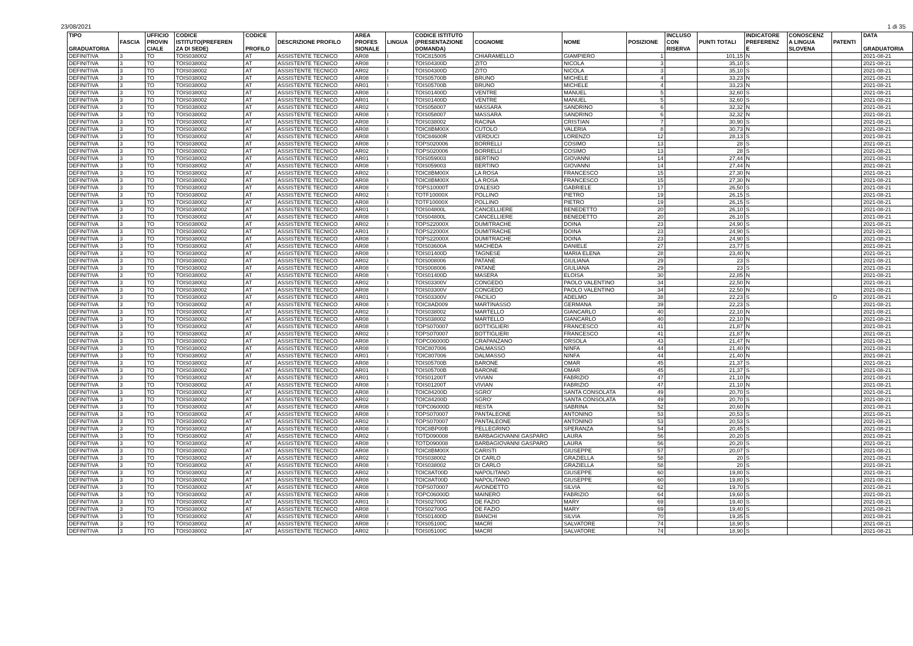23/08/2021 1 di 35
| TIPO GRADUATORIA | FASCIA | UFFICIO PROVIN CIALE | CODICE ISTITUTO(PREFEREN ZA DI SEDE) | CODICE PROFILO | DESCRIZIONE PROFILO | AREA PROFES SIONALE | LINGUA | CODICE ISTITUTO (PRESENTAZIONE DOMANDA) | COGNOME | NOME | POSIZIONE | INCLUSO CON RISERVA | PUNTI TOTALI | INDICATORE PREFERENZ E | CONOSCENZ A LINGUA SLOVENA | PATENTI | DATA GRADUATORIA |
| --- | --- | --- | --- | --- | --- | --- | --- | --- | --- | --- | --- | --- | --- | --- | --- | --- | --- |
| DEFINITIVA | 3 | TO | TOIS038002 | AT | ASSISTENTE TECNICO | AR08 | I | TOIC815005 | CHIARAMELLO | GIAMPIERO | 1 | | 101,15 | N | | | 2021-08-21 |
| DEFINITIVA | 3 | TO | TOIS038002 | AT | ASSISTENTE TECNICO | AR08 | I | TOIS04300D | ZITO | NICOLA | 3 | | 35,10 | S | | | 2021-08-21 |
| DEFINITIVA | 3 | TO | TOIS038002 | AT | ASSISTENTE TECNICO | AR02 | I | TOIS04300D | ZITO | NICOLA | 3 | | 35,10 | S | | | 2021-08-21 |
| DEFINITIVA | 3 | TO | TOIS038002 | AT | ASSISTENTE TECNICO | AR08 | I | TOIS05700B | BRUNO | MICHELE | 4 | | 33,23 | N | | | 2021-08-21 |
| DEFINITIVA | 3 | TO | TOIS038002 | AT | ASSISTENTE TECNICO | AR01 | I | TOIS05700B | BRUNO | MICHELE | 4 | | 33,23 | N | | | 2021-08-21 |
| DEFINITIVA | 3 | TO | TOIS038002 | AT | ASSISTENTE TECNICO | AR08 | I | TOIS01400D | VENTRE | MANUEL | 5 | | 32,60 | S | | | 2021-08-21 |
| DEFINITIVA | 3 | TO | TOIS038002 | AT | ASSISTENTE TECNICO | AR01 | I | TOIS01400D | VENTRE | MANUEL | 5 | | 32,60 | S | | | 2021-08-21 |
| DEFINITIVA | 3 | TO | TOIS038002 | AT | ASSISTENTE TECNICO | AR02 | I | TOIS058007 | MASSARA | SANDRINO | 6 | | 32,32 | N | | | 2021-08-21 |
| DEFINITIVA | 3 | TO | TOIS038002 | AT | ASSISTENTE TECNICO | AR08 | I | TOIS058007 | MASSARA | SANDRINO | 6 | | 32,32 | N | | | 2021-08-21 |
| DEFINITIVA | 3 | TO | TOIS038002 | AT | ASSISTENTE TECNICO | AR08 | I | TOIS038002 | RACINA | CRISTIAN | 7 | | 30,90 | S | | | 2021-08-21 |
| DEFINITIVA | 3 | TO | TOIS038002 | AT | ASSISTENTE TECNICO | AR08 | I | TOIC8BM00X | CUTOLO | VALERIA | 8 | | 30,73 | N | | | 2021-08-21 |
| DEFINITIVA | 3 | TO | TOIS038002 | AT | ASSISTENTE TECNICO | AR08 | I | TOIC84600R | VERDUCI | LORENZO | 12 | | 28,13 | S | | | 2021-08-21 |
| DEFINITIVA | 3 | TO | TOIS038002 | AT | ASSISTENTE TECNICO | AR08 | I | TOPS020006 | BORRELLI | COSIMO | 13 | | 28 | S | | | 2021-08-21 |
| DEFINITIVA | 3 | TO | TOIS038002 | AT | ASSISTENTE TECNICO | AR02 | I | TOPS020006 | BORRELLI | COSIMO | 13 | | 28 | S | | | 2021-08-21 |
| DEFINITIVA | 3 | TO | TOIS038002 | AT | ASSISTENTE TECNICO | AR01 | I | TOIS059003 | BERTINO | GIOVANNI | 14 | | 27,44 | N | | | 2021-08-21 |
| DEFINITIVA | 3 | TO | TOIS038002 | AT | ASSISTENTE TECNICO | AR08 | I | TOIS059003 | BERTINO | GIOVANNI | 14 | | 27,44 | N | | | 2021-08-21 |
| DEFINITIVA | 3 | TO | TOIS038002 | AT | ASSISTENTE TECNICO | AR02 | I | TOIC8BM00X | LA ROSA | FRANCESCO | 15 | | 27,30 | N | | | 2021-08-21 |
| DEFINITIVA | 3 | TO | TOIS038002 | AT | ASSISTENTE TECNICO | AR08 | I | TOIC8BM00X | LA ROSA | FRANCESCO | 15 | | 27,30 | N | | | 2021-08-21 |
| DEFINITIVA | 3 | TO | TOIS038002 | AT | ASSISTENTE TECNICO | AR08 | I | TOPS10000T | D'ALESIO | GABRIELE | 17 | | 26,50 | S | | | 2021-08-21 |
| DEFINITIVA | 3 | TO | TOIS038002 | AT | ASSISTENTE TECNICO | AR02 | I | TOTF10000X | POLLINO | PIETRO | 19 | | 26,15 | S | | | 2021-08-21 |
| DEFINITIVA | 3 | TO | TOIS038002 | AT | ASSISTENTE TECNICO | AR08 | I | TOTF10000X | POLLINO | PIETRO | 19 | | 26,15 | S | | | 2021-08-21 |
| DEFINITIVA | 3 | TO | TOIS038002 | AT | ASSISTENTE TECNICO | AR01 | I | TOIS04800L | CANCELLIERE | BENEDETTO | 20 | | 26,10 | S | | | 2021-08-21 |
| DEFINITIVA | 3 | TO | TOIS038002 | AT | ASSISTENTE TECNICO | AR08 | I | TOIS04800L | CANCELLIERE | BENEDETTO | 20 | | 26,10 | S | | | 2021-08-21 |
| DEFINITIVA | 3 | TO | TOIS038002 | AT | ASSISTENTE TECNICO | AR02 | I | TOPS22000X | DUMITRACHE | DOINA | 23 | | 24,90 | S | | | 2021-08-21 |
| DEFINITIVA | 3 | TO | TOIS038002 | AT | ASSISTENTE TECNICO | AR01 | I | TOPS22000X | DUMITRACHE | DOINA | 23 | | 24,90 | S | | | 2021-08-21 |
| DEFINITIVA | 3 | TO | TOIS038002 | AT | ASSISTENTE TECNICO | AR08 | I | TOPS22000X | DUMITRACHE | DOINA | 23 | | 24,90 | S | | | 2021-08-21 |
| DEFINITIVA | 3 | TO | TOIS038002 | AT | ASSISTENTE TECNICO | AR08 | I | TOIS03600A | MACHEDA | DANIELE | 27 | | 23,77 | S | | | 2021-08-21 |
| DEFINITIVA | 3 | TO | TOIS038002 | AT | ASSISTENTE TECNICO | AR08 | I | TOIS01400D | TAGNESE | MARIA ELENA | 28 | | 23,40 | N | | | 2021-08-21 |
| DEFINITIVA | 3 | TO | TOIS038002 | AT | ASSISTENTE TECNICO | AR02 | I | TOIS008006 | PATANÈ | GIULIANA | 29 | | 23 | S | | | 2021-08-21 |
| DEFINITIVA | 3 | TO | TOIS038002 | AT | ASSISTENTE TECNICO | AR08 | I | TOIS008006 | PATANÈ | GIULIANA | 29 | | 23 | S | | | 2021-08-21 |
| DEFINITIVA | 3 | TO | TOIS038002 | AT | ASSISTENTE TECNICO | AR08 | I | TOIS01400D | MASERA | ELOISA | 30 | | 22,85 | N | | | 2021-08-21 |
| DEFINITIVA | 3 | TO | TOIS038002 | AT | ASSISTENTE TECNICO | AR02 | I | TOIS03300V | CONGEDO | PAOLO VALENTINO | 34 | | 22,50 | N | | | 2021-08-21 |
| DEFINITIVA | 3 | TO | TOIS038002 | AT | ASSISTENTE TECNICO | AR08 | I | TOIS03300V | CONGEDO | PAOLO VALENTINO | 34 | | 22,50 | N | | | 2021-08-21 |
| DEFINITIVA | 3 | TO | TOIS038002 | AT | ASSISTENTE TECNICO | AR01 | I | TOIS03300V | PACILIO | ADELMO | 38 | | 22,23 | S | | D | 2021-08-21 |
| DEFINITIVA | 3 | TO | TOIS038002 | AT | ASSISTENTE TECNICO | AR08 | I | TOIC8AD009 | MARTINASSO | GERMANA | 39 | | 22,23 | S | | | 2021-08-21 |
| DEFINITIVA | 3 | TO | TOIS038002 | AT | ASSISTENTE TECNICO | AR02 | I | TOIS038002 | MARTELLO | GIANCARLO | 40 | | 22,10 | N | | | 2021-08-21 |
| DEFINITIVA | 3 | TO | TOIS038002 | AT | ASSISTENTE TECNICO | AR08 | I | TOIS038002 | MARTELLO | GIANCARLO | 40 | | 22,10 | N | | | 2021-08-21 |
| DEFINITIVA | 3 | TO | TOIS038002 | AT | ASSISTENTE TECNICO | AR08 | I | TOPS070007 | BOTTIGLIERI | FRANCESCO | 41 | | 21,87 | N | | | 2021-08-21 |
| DEFINITIVA | 3 | TO | TOIS038002 | AT | ASSISTENTE TECNICO | AR02 | I | TOPS070007 | BOTTIGLIERI | FRANCESCO | 41 | | 21,87 | N | | | 2021-08-21 |
| DEFINITIVA | 3 | TO | TOIS038002 | AT | ASSISTENTE TECNICO | AR08 | I | TOPC06000D | CRAPANZANO | ORSOLA | 43 | | 21,47 | N | | | 2021-08-21 |
| DEFINITIVA | 3 | TO | TOIS038002 | AT | ASSISTENTE TECNICO | AR08 | I | TOIC807006 | DALMASSO | NINFA | 44 | | 21,40 | N | | | 2021-08-21 |
| DEFINITIVA | 3 | TO | TOIS038002 | AT | ASSISTENTE TECNICO | AR01 | I | TOIC807006 | DALMASSO | NINFA | 44 | | 21,40 | N | | | 2021-08-21 |
| DEFINITIVA | 3 | TO | TOIS038002 | AT | ASSISTENTE TECNICO | AR08 | I | TOIS05700B | BARONE | OMAR | 45 | | 21,37 | S | | | 2021-08-21 |
| DEFINITIVA | 3 | TO | TOIS038002 | AT | ASSISTENTE TECNICO | AR01 | I | TOIS05700B | BARONE | OMAR | 45 | | 21,37 | S | | | 2021-08-21 |
| DEFINITIVA | 3 | TO | TOIS038002 | AT | ASSISTENTE TECNICO | AR01 | I | TOIS01200T | VIVIAN | FABRIZIO | 47 | | 21,10 | N | | | 2021-08-21 |
| DEFINITIVA | 3 | TO | TOIS038002 | AT | ASSISTENTE TECNICO | AR08 | I | TOIS01200T | VIVIAN | FABRIZIO | 47 | | 21,10 | N | | | 2021-08-21 |
| DEFINITIVA | 3 | TO | TOIS038002 | AT | ASSISTENTE TECNICO | AR08 | I | TOIC84200D | SGRO' | SANTA CONSOLATA | 49 | | 20,70 | S | | | 2021-08-21 |
| DEFINITIVA | 3 | TO | TOIS038002 | AT | ASSISTENTE TECNICO | AR02 | I | TOIC84200D | SGRO' | SANTA CONSOLATA | 49 | | 20,70 | S | | | 2021-08-21 |
| DEFINITIVA | 3 | TO | TOIS038002 | AT | ASSISTENTE TECNICO | AR08 | I | TOPC06000D | RESTA | SABRINA | 52 | | 20,60 | N | | | 2021-08-21 |
| DEFINITIVA | 3 | TO | TOIS038002 | AT | ASSISTENTE TECNICO | AR08 | I | TOPS070007 | PANTALEONE | ANTONINO | 53 | | 20,53 | S | | | 2021-08-21 |
| DEFINITIVA | 3 | TO | TOIS038002 | AT | ASSISTENTE TECNICO | AR02 | I | TOPS070007 | PANTALEONE | ANTONINO | 53 | | 20,53 | S | | | 2021-08-21 |
| DEFINITIVA | 3 | TO | TOIS038002 | AT | ASSISTENTE TECNICO | AR08 | I | TOIC8BP00B | PELLEGRINO | SPERANZA | 54 | | 20,45 | S | | | 2021-08-21 |
| DEFINITIVA | 3 | TO | TOIS038002 | AT | ASSISTENTE TECNICO | AR02 | I | TOTD090008 | BARBAGIOVANNI GASPARO | LAURA | 56 | | 20,20 | S | | | 2021-08-21 |
| DEFINITIVA | 3 | TO | TOIS038002 | AT | ASSISTENTE TECNICO | AR08 | I | TOTD090008 | BARBAGIOVANNI GASPARO | LAURA | 56 | | 20,20 | S | | | 2021-08-21 |
| DEFINITIVA | 3 | TO | TOIS038002 | AT | ASSISTENTE TECNICO | AR08 | I | TOIC8BM00X | CARISTI | GIUSEPPE | 57 | | 20,07 | S | | | 2021-08-21 |
| DEFINITIVA | 3 | TO | TOIS038002 | AT | ASSISTENTE TECNICO | AR02 | I | TOIS038002 | DI CARLO | GRAZIELLA | 58 | | 20 | S | | | 2021-08-21 |
| DEFINITIVA | 3 | TO | TOIS038002 | AT | ASSISTENTE TECNICO | AR08 | I | TOIS038002 | DI CARLO | GRAZIELLA | 58 | | 20 | S | | | 2021-08-21 |
| DEFINITIVA | 3 | TO | TOIS038002 | AT | ASSISTENTE TECNICO | AR02 | I | TOIC8AT00D | NAPOLITANO | GIUSEPPE | 60 | | 19,80 | S | | | 2021-08-21 |
| DEFINITIVA | 3 | TO | TOIS038002 | AT | ASSISTENTE TECNICO | AR08 | I | TOIC8AT00D | NAPOLITANO | GIUSEPPE | 60 | | 19,80 | S | | | 2021-08-21 |
| DEFINITIVA | 3 | TO | TOIS038002 | AT | ASSISTENTE TECNICO | AR08 | I | TOPS070007 | AVONDETTO | SILVIA | 62 | | 19,70 | S | | | 2021-08-21 |
| DEFINITIVA | 3 | TO | TOIS038002 | AT | ASSISTENTE TECNICO | AR08 | I | TOPC06000D | MAINERO | FABRIZIO | 64 | | 19,60 | S | | | 2021-08-21 |
| DEFINITIVA | 3 | TO | TOIS038002 | AT | ASSISTENTE TECNICO | AR01 | I | TOIS02700G | DE FAZIO | MARY | 69 | | 19,40 | S | | | 2021-08-21 |
| DEFINITIVA | 3 | TO | TOIS038002 | AT | ASSISTENTE TECNICO | AR08 | I | TOIS02700G | DE FAZIO | MARY | 69 | | 19,40 | S | | | 2021-08-21 |
| DEFINITIVA | 3 | TO | TOIS038002 | AT | ASSISTENTE TECNICO | AR08 | I | TOIS01400D | BIANCHI | SILVIA | 70 | | 19,35 | S | | | 2021-08-21 |
| DEFINITIVA | 3 | TO | TOIS038002 | AT | ASSISTENTE TECNICO | AR08 | I | TOIS05100C | MACRÌ | SALVATORE | 74 | | 18,90 | S | | | 2021-08-21 |
| DEFINITIVA | 3 | TO | TOIS038002 | AT | ASSISTENTE TECNICO | AR02 | I | TOIS05100C | MACRÌ | SALVATORE | 74 | | 18,90 | S | | | 2021-08-21 |